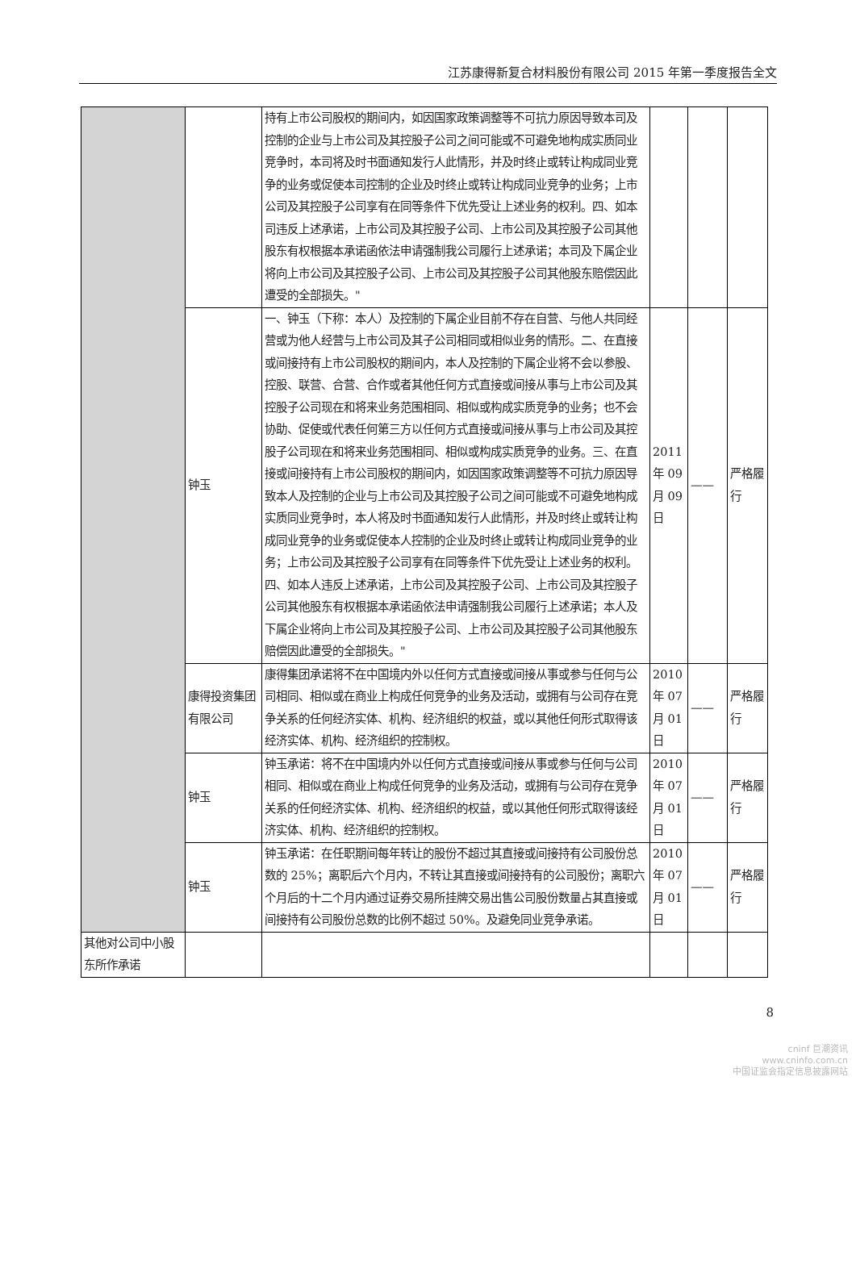江苏康得新复合材料股份有限公司 2015 年第一季度报告全文
| | | 持有上市公司股权的期间内，如因国家政策调整等不可抗力原因导致本司及控制的企业与上市公司及其控股子公司之间可能或不可避免地构成实质同业竞争时，本司将及时书面通知发行人此情形，并及时终止或转让构成同业竞争的业务或促使本司控制的企业及时终止或转让构成同业竞争的业务；上市公司及其控股子公司享有在同等条件下优先受让上述业务的权利。四、如本司违反上述承诺，上市公司及其控股子公司、上市公司及其控股子公司其他股东有权根据本承诺函依法申请强制我公司履行上述承诺；本司及下属企业将向上市公司及其控股子公司、上市公司及其控股子公司其他股东赔偿因此遭受的全部损失。" | | | |
| | 钟玉 | 一、钟玉（下称：本人）及控制的下属企业目前不存在自营、与他人共同经营或为他人经营与上市公司及其子公司相同或相似业务的情形。二、在直接或间接持有上市公司股权的期间内，本人及控制的下属企业将不会以参股、控股、联营、合营、合作或者其他任何方式直接或间接从事与上市公司及其控股子公司现在和将来业务范围相同、相似或构成实质竞争的业务；也不会协助、促使或代表任何第三方以任何方式直接或间接从事与上市公司及其控股子公司现在和将来业务范围相同、相似或构成实质竞争的业务。三、在直接或间接持有上市公司股权的期间内，如因国家政策调整等不可抗力原因导致本人及控制的企业与上市公司及其控股子公司之间可能或不可避免地构成实质同业竞争时，本人将及时书面通知发行人此情形，并及时终止或转让构成同业竞争的业务或促使本人控制的企业及时终止或转让构成同业竞争的业务；上市公司及其控股子公司享有在同等条件下优先受让上述业务的权利。四、如本人违反上述承诺，上市公司及其控股子公司、上市公司及其控股子公司其他股东有权根据本承诺函依法申请强制我公司履行上述承诺；本人及下属企业将向上市公司及其控股子公司、上市公司及其控股子公司其他股东赔偿因此遭受的全部损失。" | 2011 年 09 月 09 日 | —— | 严格履行 |
| | 康得投资集团有限公司 | 康得集团承诺将不在中国境内外以任何方式直接或间接从事或参与任何与公司相同、相似或在商业上构成任何竞争的业务及活动，或拥有与公司存在竞争关系的任何经济实体、机构、经济组织的权益，或以其他任何形式取得该经济实体、机构、经济组织的控制权。 | 2010 年 07 月 01 日 | —— | 严格履行 |
| | 钟玉 | 钟玉承诺：将不在中国境内外以任何方式直接或间接从事或参与任何与公司相同、相似或在商业上构成任何竞争的业务及活动，或拥有与公司存在竞争关系的任何经济实体、机构、经济组织的权益，或以其他任何形式取得该经济实体、机构、经济组织的控制权。 | 2010 年 07 月 01 日 | —— | 严格履行 |
| | 钟玉 | 钟玉承诺：在任职期间每年转让的股份不超过其直接或间接持有公司股份总数的 25%；离职后六个月内，不转让其直接或间接持有的公司股份；离职六个月后的十二个月内通过证券交易所挂牌交易出售公司股份数量占其直接或间接持有公司股份总数的比例不超过 50%。及避免同业竞争承诺。 | 2010 年 07 月 01 日 | —— | 严格履行 |
| 其他对公司中小股东所作承诺 | | | | | |
8
cninf 巨潮资讯
www.cninfo.com.cn
中国证监会指定信息披露网站